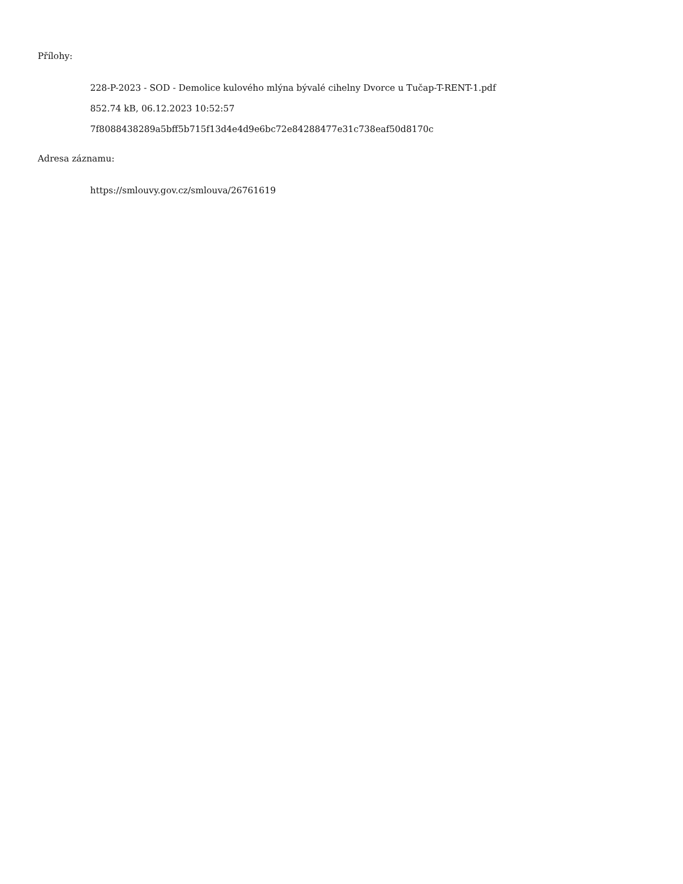Přílohy:
228-P-2023 - SOD - Demolice kulového mlýna bývalé cihelny Dvorce u Tučap-T-RENT-1.pdf
852.74 kB, 06.12.2023 10:52:57
7f8088438289a5bff5b715f13d4e4d9e6bc72e84288477e31c738eaf50d8170c
Adresa záznamu:
https://smlouvy.gov.cz/smlouva/26761619